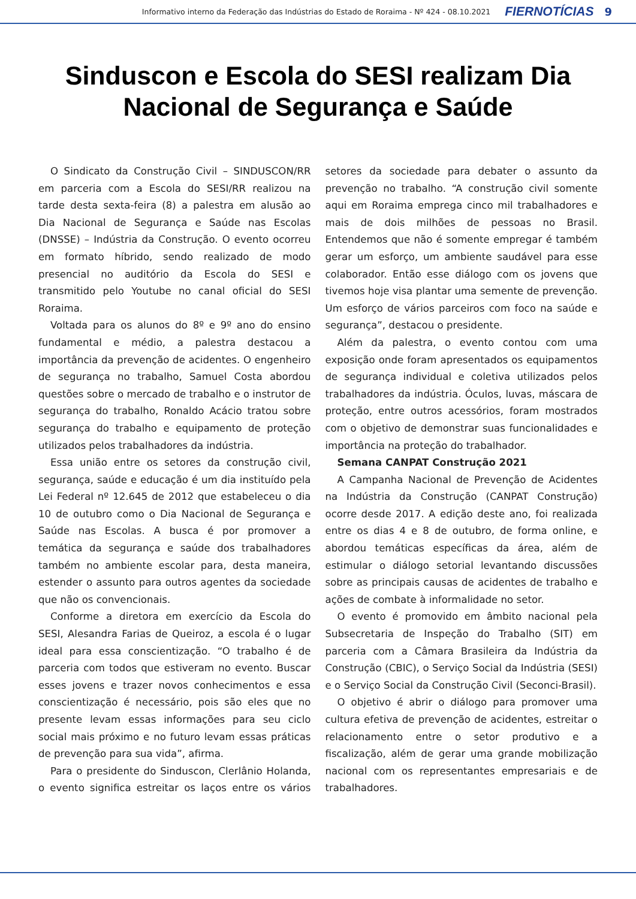Informativo interno da Federação das Indústrias do Estado de Roraima - Nº 424 - 08.10.2021 FIERNOTÍCIAS 9
Sinduscon e Escola do SESI realizam Dia Nacional de Segurança e Saúde
O Sindicato da Construção Civil – SINDUSCON/RR em parceria com a Escola do SESI/RR realizou na tarde desta sexta-feira (8) a palestra em alusão ao Dia Nacional de Segurança e Saúde nas Escolas (DNSSE) – Indústria da Construção. O evento ocorreu em formato híbrido, sendo realizado de modo presencial no auditório da Escola do SESI e transmitido pelo Youtube no canal oficial do SESI Roraima.
Voltada para os alunos do 8º e 9º ano do ensino fundamental e médio, a palestra destacou a importância da prevenção de acidentes. O engenheiro de segurança no trabalho, Samuel Costa abordou questões sobre o mercado de trabalho e o instrutor de segurança do trabalho, Ronaldo Acácio tratou sobre segurança do trabalho e equipamento de proteção utilizados pelos trabalhadores da indústria.
Essa união entre os setores da construção civil, segurança, saúde e educação é um dia instituído pela Lei Federal nº 12.645 de 2012 que estabeleceu o dia 10 de outubro como o Dia Nacional de Segurança e Saúde nas Escolas. A busca é por promover a temática da segurança e saúde dos trabalhadores também no ambiente escolar para, desta maneira, estender o assunto para outros agentes da sociedade que não os convencionais.
Conforme a diretora em exercício da Escola do SESI, Alesandra Farias de Queiroz, a escola é o lugar ideal para essa conscientização. “O trabalho é de parceria com todos que estiveram no evento. Buscar esses jovens e trazer novos conhecimentos e essa conscientização é necessário, pois são eles que no presente levam essas informações para seu ciclo social mais próximo e no futuro levam essas práticas de prevenção para sua vida”, afirma.
Para o presidente do Sinduscon, Clerlânio Holanda, o evento significa estreitar os laços entre os vários setores da sociedade para debater o assunto da prevenção no trabalho. “A construção civil somente aqui em Roraima emprega cinco mil trabalhadores e mais de dois milhões de pessoas no Brasil. Entendemos que não é somente empregar é também gerar um esforço, um ambiente saudável para esse colaborador. Então esse diálogo com os jovens que tivemos hoje visa plantar uma semente de prevenção. Um esforço de vários parceiros com foco na saúde e segurança”, destacou o presidente.
Além da palestra, o evento contou com uma exposição onde foram apresentados os equipamentos de segurança individual e coletiva utilizados pelos trabalhadores da indústria. Óculos, luvas, máscara de proteção, entre outros acessórios, foram mostrados com o objetivo de demonstrar suas funcionalidades e importância na proteção do trabalhador.
Semana CANPAT Construção 2021
A Campanha Nacional de Prevenção de Acidentes na Indústria da Construção (CANPAT Construção) ocorre desde 2017. A edição deste ano, foi realizada entre os dias 4 e 8 de outubro, de forma online, e abordou temáticas específicas da área, além de estimular o diálogo setorial levantando discussões sobre as principais causas de acidentes de trabalho e ações de combate à informalidade no setor.
O evento é promovido em âmbito nacional pela Subsecretaria de Inspeção do Trabalho (SIT) em parceria com a Câmara Brasileira da Indústria da Construção (CBIC), o Serviço Social da Indústria (SESI) e o Serviço Social da Construção Civil (Seconci-Brasil).
O objetivo é abrir o diálogo para promover uma cultura efetiva de prevenção de acidentes, estreitar o relacionamento entre o setor produtivo e a fiscalização, além de gerar uma grande mobilização nacional com os representantes empresariais e de trabalhadores.